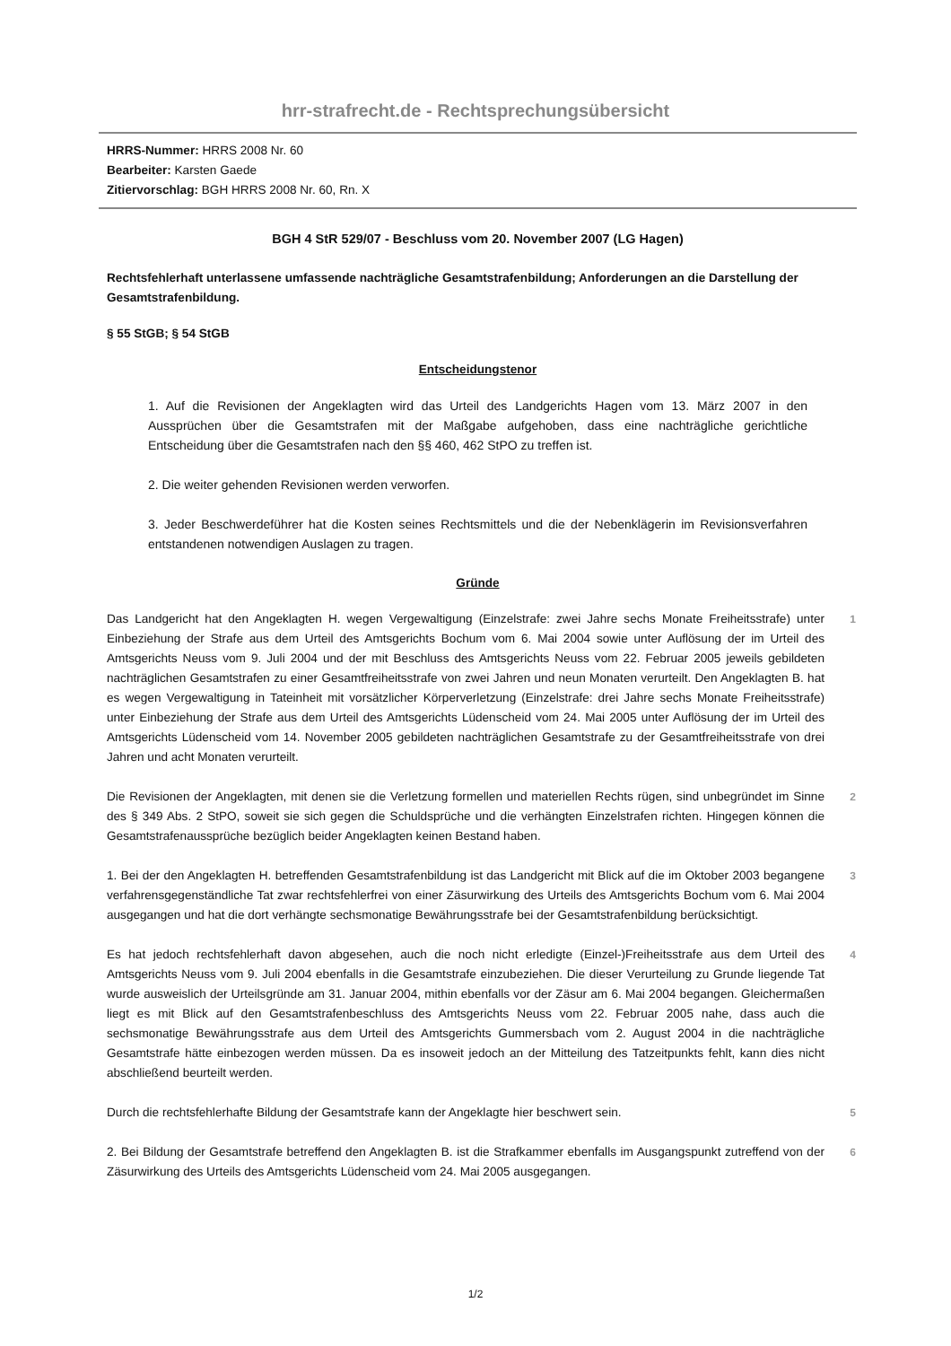hrr-strafrecht.de - Rechtsprechungsübersicht
HRRS-Nummer: HRRS 2008 Nr. 60
Bearbeiter: Karsten Gaede
Zitiervorschlag: BGH HRRS 2008 Nr. 60, Rn. X
BGH 4 StR 529/07 - Beschluss vom 20. November 2007 (LG Hagen)
Rechtsfehlerhaft unterlassene umfassende nachträgliche Gesamtstrafenbildung; Anforderungen an die Darstellung der Gesamtstrafenbildung.
§ 55 StGB; § 54 StGB
Entscheidungstenor
1. Auf die Revisionen der Angeklagten wird das Urteil des Landgerichts Hagen vom 13. März 2007 in den Aussprüchen über die Gesamtstrafen mit der Maßgabe aufgehoben, dass eine nachträgliche gerichtliche Entscheidung über die Gesamtstrafen nach den §§ 460, 462 StPO zu treffen ist.
2. Die weiter gehenden Revisionen werden verworfen.
3. Jeder Beschwerdeführer hat die Kosten seines Rechtsmittels und die der Nebenklägerin im Revisionsverfahren entstandenen notwendigen Auslagen zu tragen.
Gründe
Das Landgericht hat den Angeklagten H. wegen Vergewaltigung (Einzelstrafe: zwei Jahre sechs Monate Freiheitsstrafe) unter Einbeziehung der Strafe aus dem Urteil des Amtsgerichts Bochum vom 6. Mai 2004 sowie unter Auflösung der im Urteil des Amtsgerichts Neuss vom 9. Juli 2004 und der mit Beschluss des Amtsgerichts Neuss vom 22. Februar 2005 jeweils gebildeten nachträglichen Gesamtstrafen zu einer Gesamtfreiheitsstrafe von zwei Jahren und neun Monaten verurteilt. Den Angeklagten B. hat es wegen Vergewaltigung in Tateinheit mit vorsätzlicher Körperverletzung (Einzelstrafe: drei Jahre sechs Monate Freiheitsstrafe) unter Einbeziehung der Strafe aus dem Urteil des Amtsgerichts Lüdenscheid vom 24. Mai 2005 unter Auflösung der im Urteil des Amtsgerichts Lüdenscheid vom 14. November 2005 gebildeten nachträglichen Gesamtstrafe zu der Gesamtfreiheitsstrafe von drei Jahren und acht Monaten verurteilt.
1
Die Revisionen der Angeklagten, mit denen sie die Verletzung formellen und materiellen Rechts rügen, sind unbegründet im Sinne des § 349 Abs. 2 StPO, soweit sie sich gegen die Schuldsprüche und die verhängten Einzelstrafen richten. Hingegen können die Gesamtstrafenaussprüche bezüglich beider Angeklagten keinen Bestand haben.
2
1. Bei der den Angeklagten H. betreffenden Gesamtstrafenbildung ist das Landgericht mit Blick auf die im Oktober 2003 begangene verfahrensgegenständliche Tat zwar rechtsfehlerfrei von einer Zäsurwirkung des Urteils des Amtsgerichts Bochum vom 6. Mai 2004 ausgegangen und hat die dort verhängte sechsmonatige Bewährungsstrafe bei der Gesamtstrafenbildung berücksichtigt.
3
Es hat jedoch rechtsfehlerhaft davon abgesehen, auch die noch nicht erledigte (Einzel-)Freiheitsstrafe aus dem Urteil des Amtsgerichts Neuss vom 9. Juli 2004 ebenfalls in die Gesamtstrafe einzubeziehen. Die dieser Verurteilung zu Grunde liegende Tat wurde ausweislich der Urteilsgründe am 31. Januar 2004, mithin ebenfalls vor der Zäsur am 6. Mai 2004 begangen. Gleichermaßen liegt es mit Blick auf den Gesamtstrafenbeschluss des Amtsgerichts Neuss vom 22. Februar 2005 nahe, dass auch die sechsmonatige Bewährungsstrafe aus dem Urteil des Amtsgerichts Gummersbach vom 2. August 2004 in die nachträgliche Gesamtstrafe hätte einbezogen werden müssen. Da es insoweit jedoch an der Mitteilung des Tatzeitpunkts fehlt, kann dies nicht abschließend beurteilt werden.
4
Durch die rechtsfehlerhafte Bildung der Gesamtstrafe kann der Angeklagte hier beschwert sein. 5
2. Bei Bildung der Gesamtstrafe betreffend den Angeklagten B. ist die Strafkammer ebenfalls im Ausgangspunkt zutreffend von der Zäsurwirkung des Urteils des Amtsgerichts Lüdenscheid vom 24. Mai 2005 ausgegangen.
6
1/2